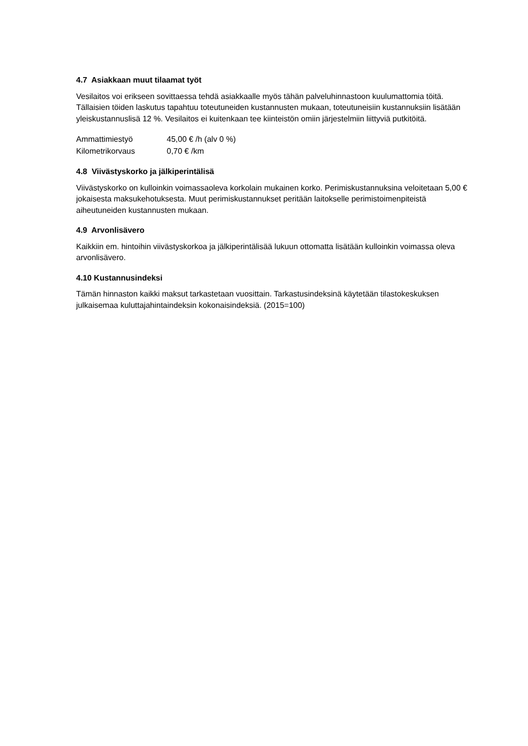4.7 Asiakkaan muut tilaamat työt
Vesilaitos voi erikseen sovittaessa tehdä asiakkaalle myös tähän palveluhinnastoon kuulumattomia töitä. Tällaisien töiden laskutus tapahtuu toteutuneiden kustannusten mukaan, toteutuneisiin kustannuksiin lisätään yleiskustannuslisä 12 %. Vesilaitos ei kuitenkaan tee kiinteistön omiin järjestelmiin liittyviä putkitöitä.
| Ammattimiestyö | 45,00 € /h (alv 0 %) |
| Kilometrikorvaus | 0,70 € /km |
4.8 Viivästyskorko ja jälkiperintälisä
Viivästyskorko on kulloinkin voimassaoleva korkolain mukainen korko. Perimiskustannuksina veloitetaan 5,00 € jokaisesta maksukehotuksesta. Muut perimiskustannukset peritään laitokselle perimistoimenpiteistä aiheutuneiden kustannusten mukaan.
4.9 Arvonlisävero
Kaikkiin em. hintoihin viivästyskorkoa ja jälkiperintälisää lukuun ottomatta lisätään kulloinkin voimassa oleva arvonlisävero.
4.10 Kustannusindeksi
Tämän hinnaston kaikki maksut tarkastetaan vuosittain. Tarkastusindeksinä käytetään tilastokeskuksen julkaisemaa kuluttajahintaindeksin kokonaisindeksiä. (2015=100)